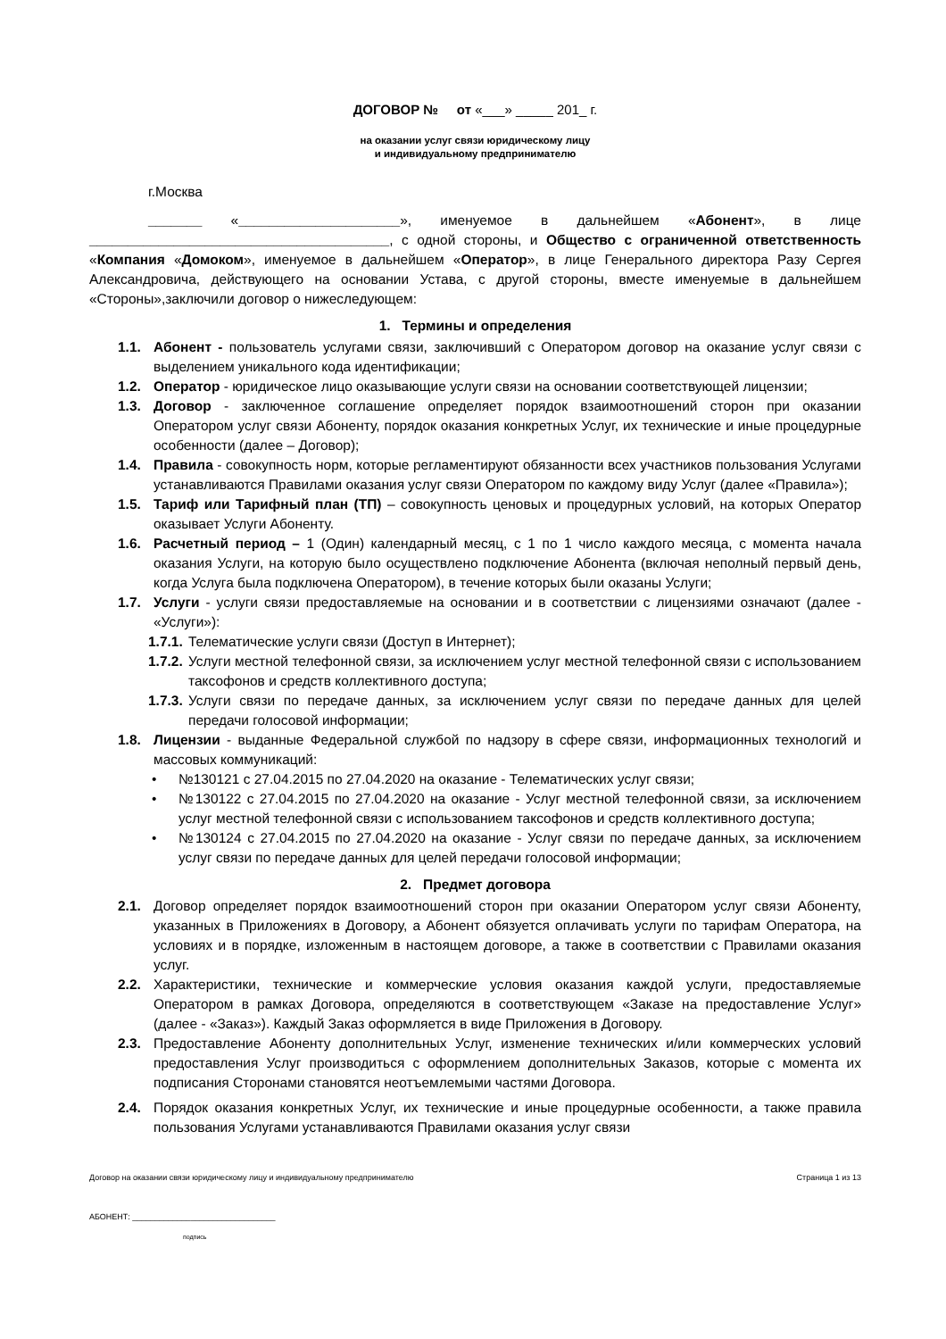ДОГОВОР № от «___» _____ 201_ г.
на оказании услуг связи юридическому лицу
и индивидуальному предпринимателю
г.Москва
_______ «_____________________», именуемое в дальнейшем «Абонент», в лице _______________________________________, с одной стороны, и Общество с ограниченной ответственность «Компания «Домоком», именуемое в дальнейшем «Оператор», в лице Генерального директора Разу Сергея Александровича, действующего на основании Устава, с другой стороны, вместе именуемые в дальнейшем «Стороны»,заключили договор о нижеследующем:
1. Термины и определения
1.1. Абонент - пользователь услугами связи, заключивший с Оператором договор на оказание услуг связи с выделением уникального кода идентификации;
1.2. Оператор - юридическое лицо оказывающие услуги связи на основании соответствующей лицензии;
1.3. Договор - заключенное соглашение определяет порядок взаимоотношений сторон при оказании Оператором услуг связи Абоненту, порядок оказания конкретных Услуг, их технические и иные процедурные особенности (далее – Договор);
1.4. Правила - совокупность норм, которые регламентируют обязанности всех участников пользования Услугами устанавливаются Правилами оказания услуг связи Оператором по каждому виду Услуг (далее «Правила»);
1.5. Тариф или Тарифный план (ТП) – совокупность ценовых и процедурных условий, на которых Оператор оказывает Услуги Абоненту.
1.6. Расчетный период – 1 (Один) календарный месяц, с 1 по 1 число каждого месяца, с момента начала оказания Услуги, на которую было осуществлено подключение Абонента (включая неполный первый день, когда Услуга была подключена Оператором), в течение которых были оказаны Услуги;
1.7. Услуги - услуги связи предоставляемые на основании и в соответствии с лицензиями означают (далее - «Услуги»):
1.7.1.
Телематические услуги связи (Доступ в Интернет);
1.7.2.
Услуги местной телефонной связи, за исключением услуг местной телефонной связи с использованием таксофонов и средств коллективного доступа;
1.7.3.
Услуги связи по передаче данных, за исключением услуг связи по передаче данных для целей передачи голосовой информации;
1.8. Лицензии - выданные Федеральной службой по надзору в сфере связи, информационных технологий и массовых коммуникаций:
• №130121 с 27.04.2015 по 27.04.2020 на оказание - Телематических услуг связи;
• №130122 с 27.04.2015 по 27.04.2020 на оказание - Услуг местной телефонной связи, за исключением услуг местной телефонной связи с использованием таксофонов и средств коллективного доступа;
• №130124 с 27.04.2015 по 27.04.2020 на оказание - Услуг связи по передаче данных, за исключением услуг связи по передаче данных для целей передачи голосовой информации;
2. Предмет договора
2.1. Договор определяет порядок взаимоотношений сторон при оказании Оператором услуг связи Абоненту, указанных в Приложениях в Договору, а Абонент обязуется оплачивать услуги по тарифам Оператора, на условиях и в порядке, изложенным в настоящем договоре, а также в соответствии с Правилами оказания услуг.
2.2. Характеристики, технические и коммерческие условия оказания каждой услуги, предоставляемые Оператором в рамках Договора, определяются в соответствующем «Заказе на предоставление Услуг» (далее - «Заказ»). Каждый Заказ оформляется в виде Приложения в Договору.
2.3. Предоставление Абоненту дополнительных Услуг, изменение технических и/или коммерческих условий предоставления Услуг производиться с оформлением дополнительных Заказов, которые с момента их подписания Сторонами становятся неотъемлемыми частями Договора.
2.4. Порядок оказания конкретных Услуг, их технические и иные процедурные особенности, а также правила пользования Услугами устанавливаются Правилами оказания услуг связи
Договор на оказании связи юридическому лицу и индивидуальному предпринимателю Страница 1 из 13
АБОНЕНТ: ________________________________
подпись